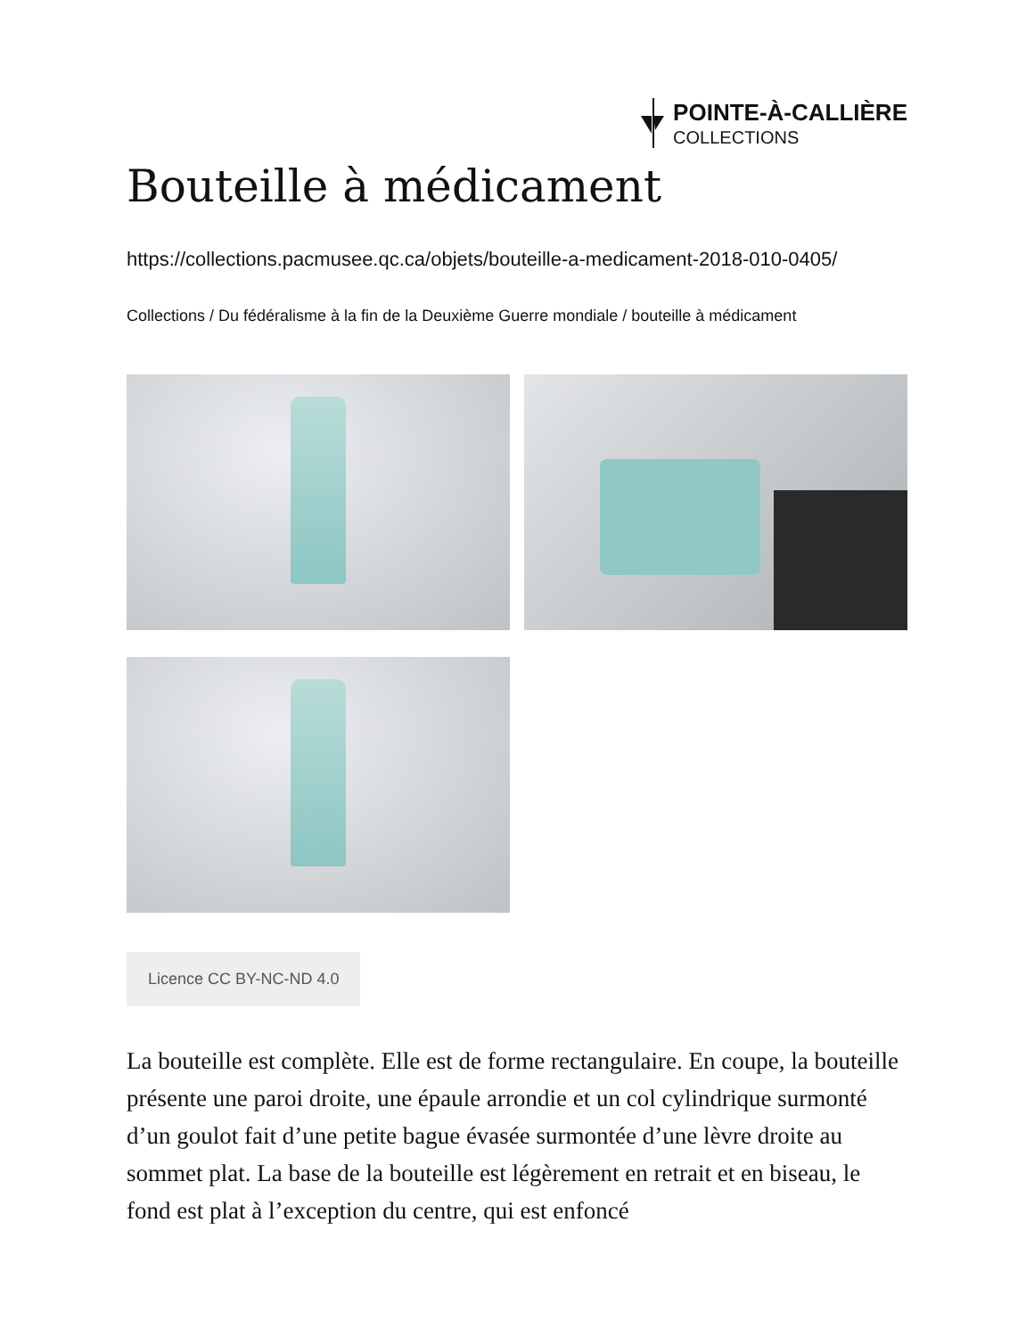POINTE-À-CALLIÈRE
COLLECTIONS
Bouteille à médicament
https://collections.pacmusee.qc.ca/objets/bouteille-a-medicament-2018-010-0405/
Collections / Du fédéralisme à la fin de la Deuxième Guerre mondiale / bouteille à médicament
Licence CC BY-NC-ND 4.0
La bouteille est complète. Elle est de forme rectangulaire. En coupe, la bouteille présente une paroi droite, une épaule arrondie et un col cylindrique surmonté d’un goulot fait d’une petite bague évasée surmontée d’une lèvre droite au sommet plat. La base de la bouteille est légèrement en retrait et en biseau, le fond est plat à l’exception du centre, qui est enfoncé